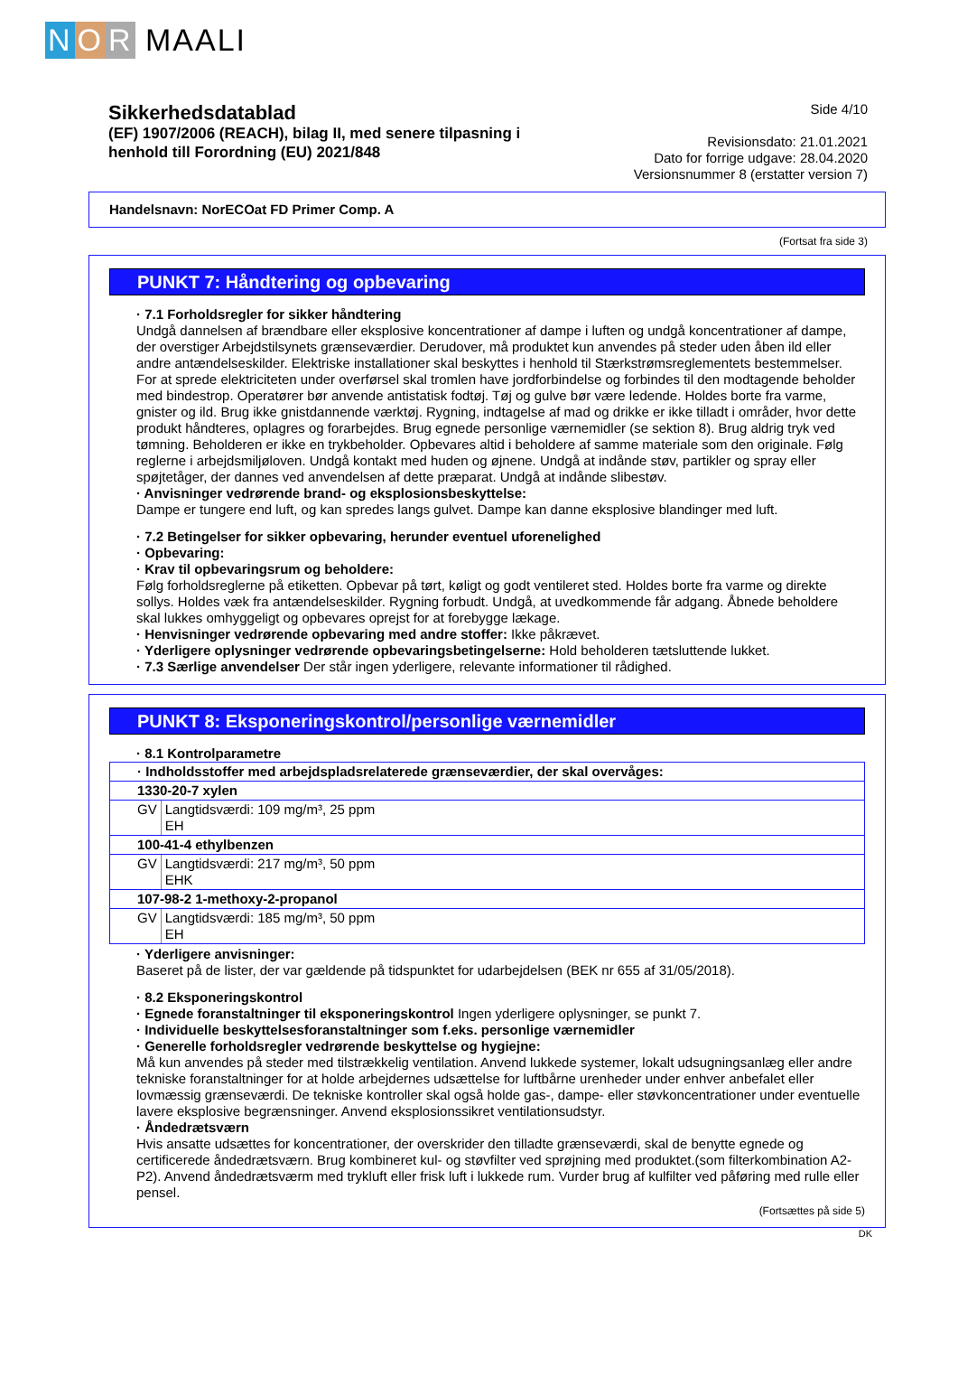N O R MAALI
Sikkerhedsdatablad
(EF) 1907/2006 (REACH), bilag II, med senere tilpasning i
henhold till Forordning (EU) 2021/848
Side 4/10
Revisionsdato: 21.01.2021
Dato for forrige udgave: 28.04.2020
Versionsnummer 8 (erstatter version 7)
Handelsnavn: NorECOat FD Primer Comp. A
(Fortsat fra side 3)
PUNKT 7: Håndtering og opbevaring
· 7.1 Forholdsregler for sikker håndtering
Undgå dannelsen af brændbare eller eksplosive koncentrationer af dampe i luften og undgå koncentrationer af dampe, der overstiger Arbejdstilsynets grænseværdier. Derudover, må produktet kun anvendes på steder uden åben ild eller andre antændelseskilder. Elektriske installationer skal beskyttes i henhold til Stærkstrømsreglementets bestemmelser. For at sprede elektriciteten under overførsel skal tromlen have jordforbindelse og forbindes til den modtagende beholder med bindestrop. Operatører bør anvende antistatisk fodtøj. Tøj og gulve bør være ledende. Holdes borte fra varme, gnister og ild. Brug ikke gnistdannende værktøj. Rygning, indtagelse af mad og drikke er ikke tilladt i områder, hvor dette produkt håndteres, oplagres og forarbejdes. Brug egnede personlige værnemidler (se sektion 8). Brug aldrig tryk ved tømning. Beholderen er ikke en trykbeholder. Opbevares altid i beholdere af samme materiale som den originale. Følg reglerne i arbejdsmiljøloven. Undgå kontakt med huden og øjnene. Undgå at indånde støv, partikler og spray eller spøjtetåger, der dannes ved anvendelsen af dette præparat. Undgå at indånde slibestøv.
· Anvisninger vedrørende brand- og eksplosionsbeskyttelse:
Dampe er tungere end luft, og kan spredes langs gulvet. Dampe kan danne eksplosive blandinger med luft.
· 7.2 Betingelser for sikker opbevaring, herunder eventuel uforenelighed
· Opbevaring:
· Krav til opbevaringsrum og beholdere:
Følg forholdsreglerne på etiketten. Opbevar på tørt, køligt og godt ventileret sted. Holdes borte fra varme og direkte sollys. Holdes væk fra antændelseskilder. Rygning forbudt. Undgå, at uvedkommende får adgang. Åbnede beholdere skal lukkes omhyggeligt og opbevares oprejst for at forebygge lækage.
· Henvisninger vedrørende opbevaring med andre stoffer: Ikke påkrævet.
· Yderligere oplysninger vedrørende opbevaringsbetingelserne: Hold beholderen tætsluttende lukket.
· 7.3 Særlige anvendelser Der står ingen yderligere, relevante informationer til rådighed.
PUNKT 8: Eksponeringskontrol/personlige værnemidler
· 8.1 Kontrolparametre
| · Indholdsstoffer med arbejdspladsrelaterede grænseværdier, der skal overvåges: | |
| 1330-20-7 xylen | |
| GV | Langtidsværdi: 109 mg/m³, 25 ppm EH |
| 100-41-4 ethylbenzen | |
| GV | Langtidsværdi: 217 mg/m³, 50 ppm EHK |
| 107-98-2 1-methoxy-2-propanol | |
| GV | Langtidsværdi: 185 mg/m³, 50 ppm EH |
· Yderligere anvisninger:
Baseret på de lister, der var gældende på tidspunktet for udarbejdelsen (BEK nr 655 af 31/05/2018).
· 8.2 Eksponeringskontrol
· Egnede foranstaltninger til eksponeringskontrol Ingen yderligere oplysninger, se punkt 7.
· Individuelle beskyttelsesforanstaltninger som f.eks. personlige værnemidler
· Generelle forholdsregler vedrørende beskyttelse og hygiejne:
Må kun anvendes på steder med tilstrækkelig ventilation. Anvend lukkede systemer, lokalt udsugningsanlæg eller andre tekniske foranstaltninger for at holde arbejdernes udsættelse for luftbårne urenheder under enhver anbefalet eller lovmæssig grænseværdi. De tekniske kontroller skal også holde gas-, dampe- eller støvkoncentrationer under eventuelle lavere eksplosive begrænsninger. Anvend eksplosionssikret ventilationsudstyr.
· Åndedrætsværn
Hvis ansatte udsættes for koncentrationer, der overskrider den tilladte grænseværdi, skal de benytte egnede og certificerede åndedrætsværn. Brug kombineret kul- og støvfilter ved sprøjning med produktet.(som filterkombination A2-P2). Anvend åndedrætsværm med trykluft eller frisk luft i lukkede rum. Vurder brug af kulfilter ved påføring med rulle eller pensel.
(Fortsættes på side 5)
DK